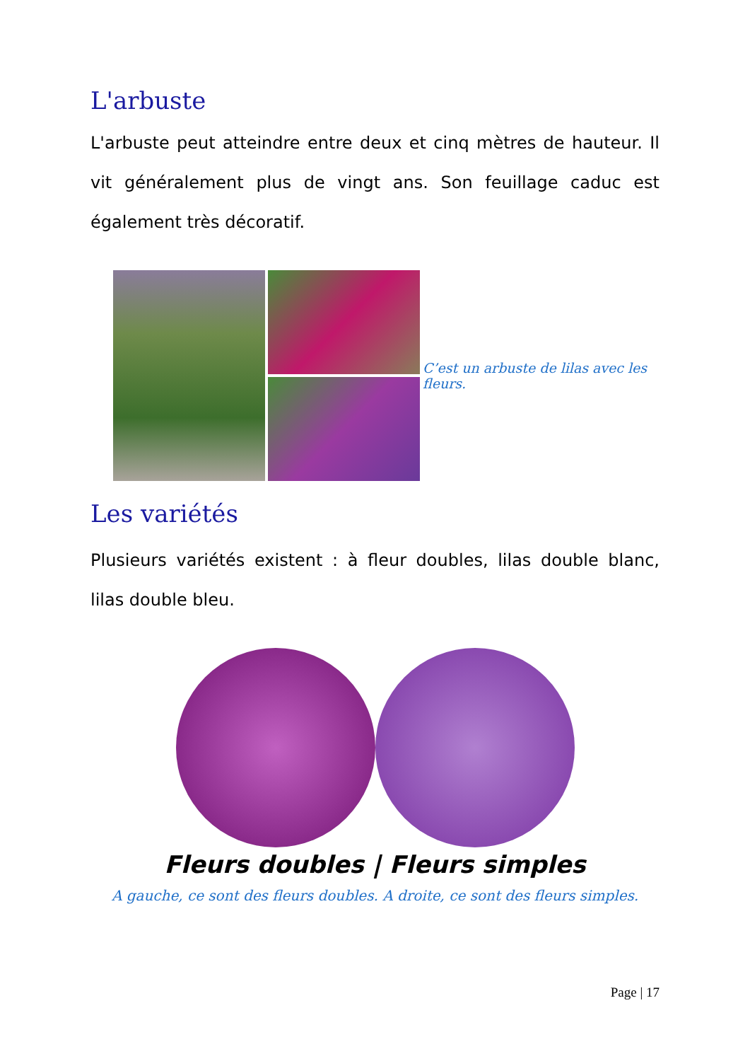L'arbuste
L'arbuste peut atteindre entre deux et cinq mètres de hauteur. Il vit généralement plus de vingt ans. Son feuillage caduc est également très décoratif.
C’est un arbuste de lilas avec les fleurs.
Les variétés
Plusieurs variétés existent : à fleur doubles, lilas double blanc, lilas double bleu.
Fleurs doubles | Fleurs simples
A gauche, ce sont des fleurs doubles. A droite, ce sont des fleurs simples.
Page | 17